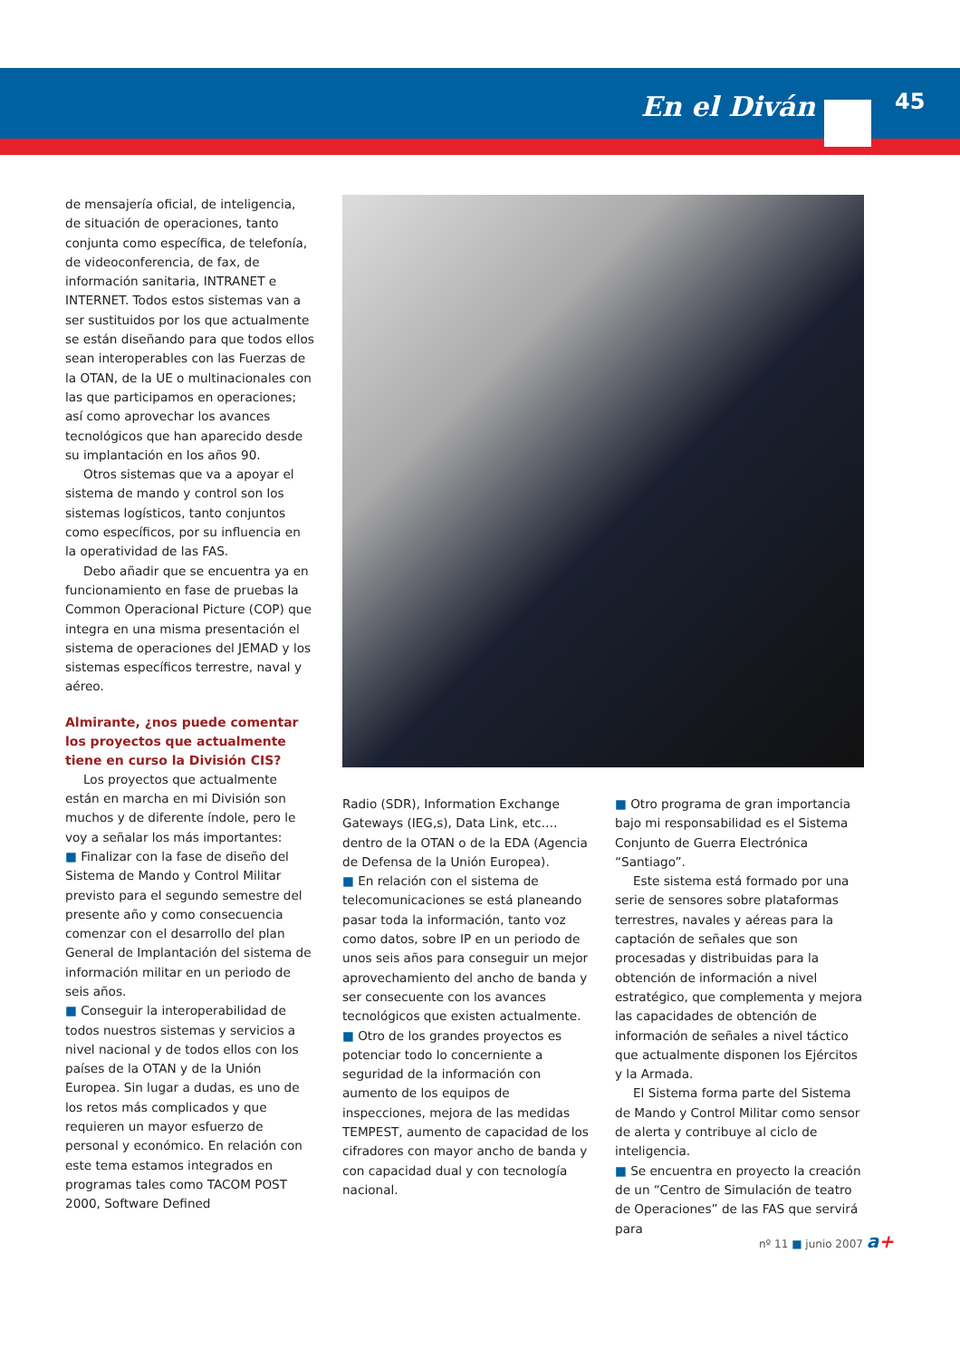En el Diván 45
de mensajería oficial, de inteligencia, de situación de operaciones, tanto conjunta como específica, de telefonía, de videoconferencia, de fax, de información sanitaria, INTRANET e INTERNET. Todos estos sistemas van a ser sustituidos por los que actualmente se están diseñando para que todos ellos sean interoperables con las Fuerzas de la OTAN, de la UE o multinacionales con las que participamos en operaciones; así como aprovechar los avances tecnológicos que han aparecido desde su implantación en los años 90.
Otros sistemas que va a apoyar el sistema de mando y control son los sistemas logísticos, tanto conjuntos como específicos, por su influencia en la operatividad de las FAS.
Debo añadir que se encuentra ya en funcionamiento en fase de pruebas la Common Operacional Picture (COP) que integra en una misma presentación el sistema de operaciones del JEMAD y los sistemas específicos terrestre, naval y aéreo.
Almirante, ¿nos puede comentar los proyectos que actualmente tiene en curso la División CIS?
Los proyectos que actualmente están en marcha en mi División son muchos y de diferente índole, pero le voy a señalar los más importantes:
■ Finalizar con la fase de diseño del Sistema de Mando y Control Militar previsto para el segundo semestre del presente año y como consecuencia comenzar con el desarrollo del plan General de Implantación del sistema de información militar en un periodo de seis años.
■ Conseguir la interoperabilidad de todos nuestros sistemas y servicios a nivel nacional y de todos ellos con los países de la OTAN y de la Unión Europea. Sin lugar a dudas, es uno de los retos más complicados y que requieren un mayor esfuerzo de personal y económico. En relación con este tema estamos integrados en programas tales como TACOM POST 2000, Software Defined
Radio (SDR), Information Exchange Gateways (IEG,s), Data Link, etc.… dentro de la OTAN o de la EDA (Agencia de Defensa de la Unión Europea).
■ En relación con el sistema de telecomunicaciones se está planeando pasar toda la información, tanto voz como datos, sobre IP en un periodo de unos seis años para conseguir un mejor aprovechamiento del ancho de banda y ser consecuente con los avances tecnológicos que existen actualmente.
■ Otro de los grandes proyectos es potenciar todo lo concerniente a seguridad de la información con aumento de los equipos de inspecciones, mejora de las medidas TEMPEST, aumento de capacidad de los cifradores con mayor ancho de banda y con capacidad dual y con tecnología nacional.
■ Otro programa de gran importancia bajo mi responsabilidad es el Sistema Conjunto de Guerra Electrónica “Santiago”.
Este sistema está formado por una serie de sensores sobre plataformas terrestres, navales y aéreas para la captación de señales que son procesadas y distribuidas para la obtención de información a nivel estratégico, que complementa y mejora las capacidades de obtención de información de señales a nivel táctico que actualmente disponen los Ejércitos y la Armada.
El Sistema forma parte del Sistema de Mando y Control Militar como sensor de alerta y contribuye al ciclo de inteligencia.
■ Se encuentra en proyecto la creación de un “Centro de Simulación de teatro de Operaciones” de las FAS que servirá para
nº 11 ■ junio 2007 a+